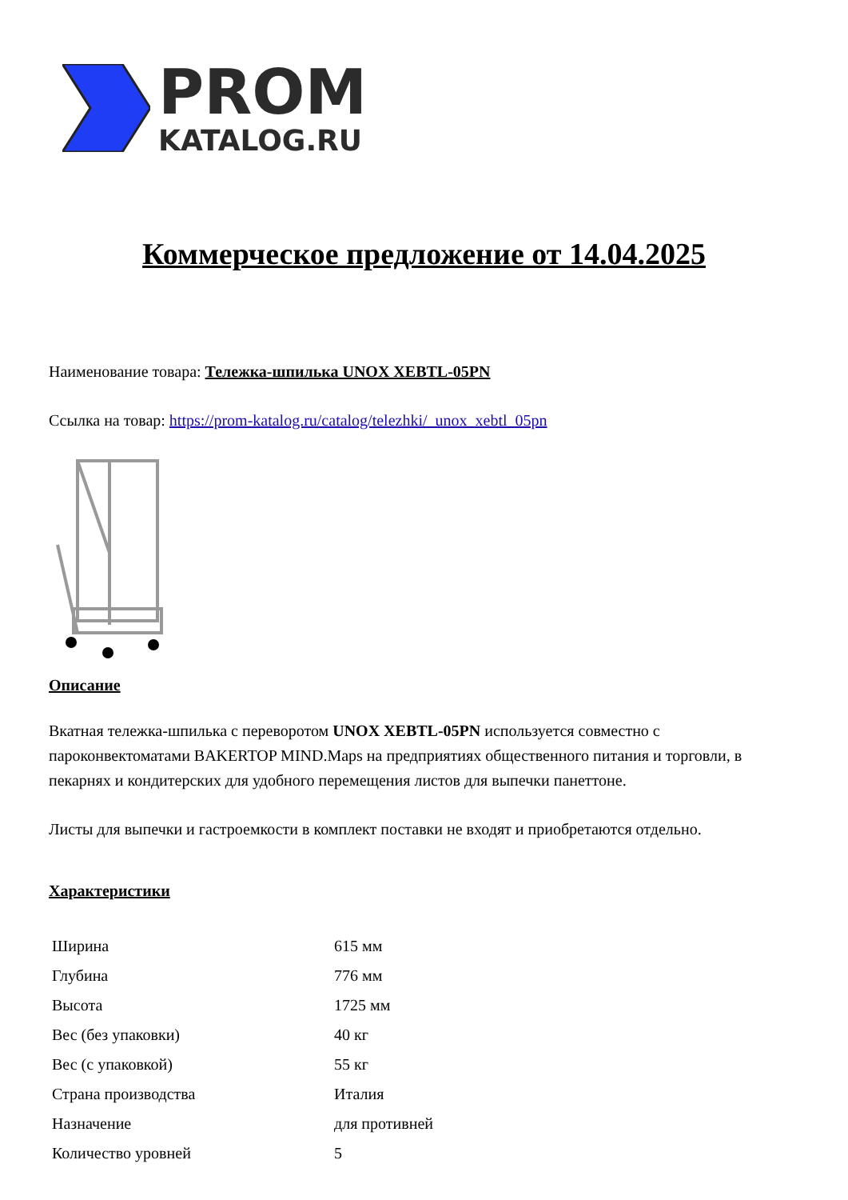PROM
KATALOG.RU
Коммерческое предложение от 14.04.2025
Наименование товара: Тележка-шпилька UNOX XEBTL-05PN
Ссылка на товар: https://prom-katalog.ru/catalog/telezhki/_unox_xebtl_05pn
Описание
Вкатная тележка-шпилька с переворотом UNOX XEBTL-05PN используется совместно с пароконвектоматами BAKERTOP MIND.Maps на предприятиях общественного питания и торговли, в пекарнях и кондитерских для удобного перемещения листов для выпечки панеттоне.
Листы для выпечки и гастроемкости в комплект поставки не входят и приобретаются отдельно.
Характеристики
| Ширина | 615 мм |
| Глубина | 776 мм |
| Высота | 1725 мм |
| Вес (без упаковки) | 40 кг |
| Вес (с упаковкой) | 55 кг |
| Страна производства | Италия |
| Назначение | для противней |
| Количество уровней | 5 |